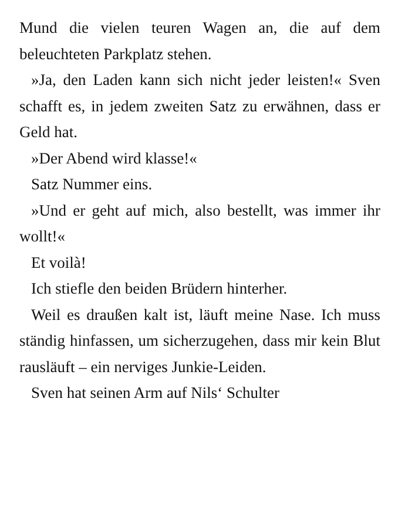Mund die vielen teuren Wagen an, die auf dem beleuchteten Parkplatz stehen.
»Ja, den Laden kann sich nicht jeder leisten!« Sven schafft es, in jedem zweiten Satz zu erwähnen, dass er Geld hat.
»Der Abend wird klasse!«
Satz Nummer eins.
»Und er geht auf mich, also bestellt, was immer ihr wollt!«
Et voilà!
Ich stiefle den beiden Brüdern hinterher.
Weil es draußen kalt ist, läuft meine Nase. Ich muss ständig hinfassen, um sicherzugehen, dass mir kein Blut rausläuft – ein nerviges Junkie-Leiden.
Sven hat seinen Arm auf Nils‘ Schulter